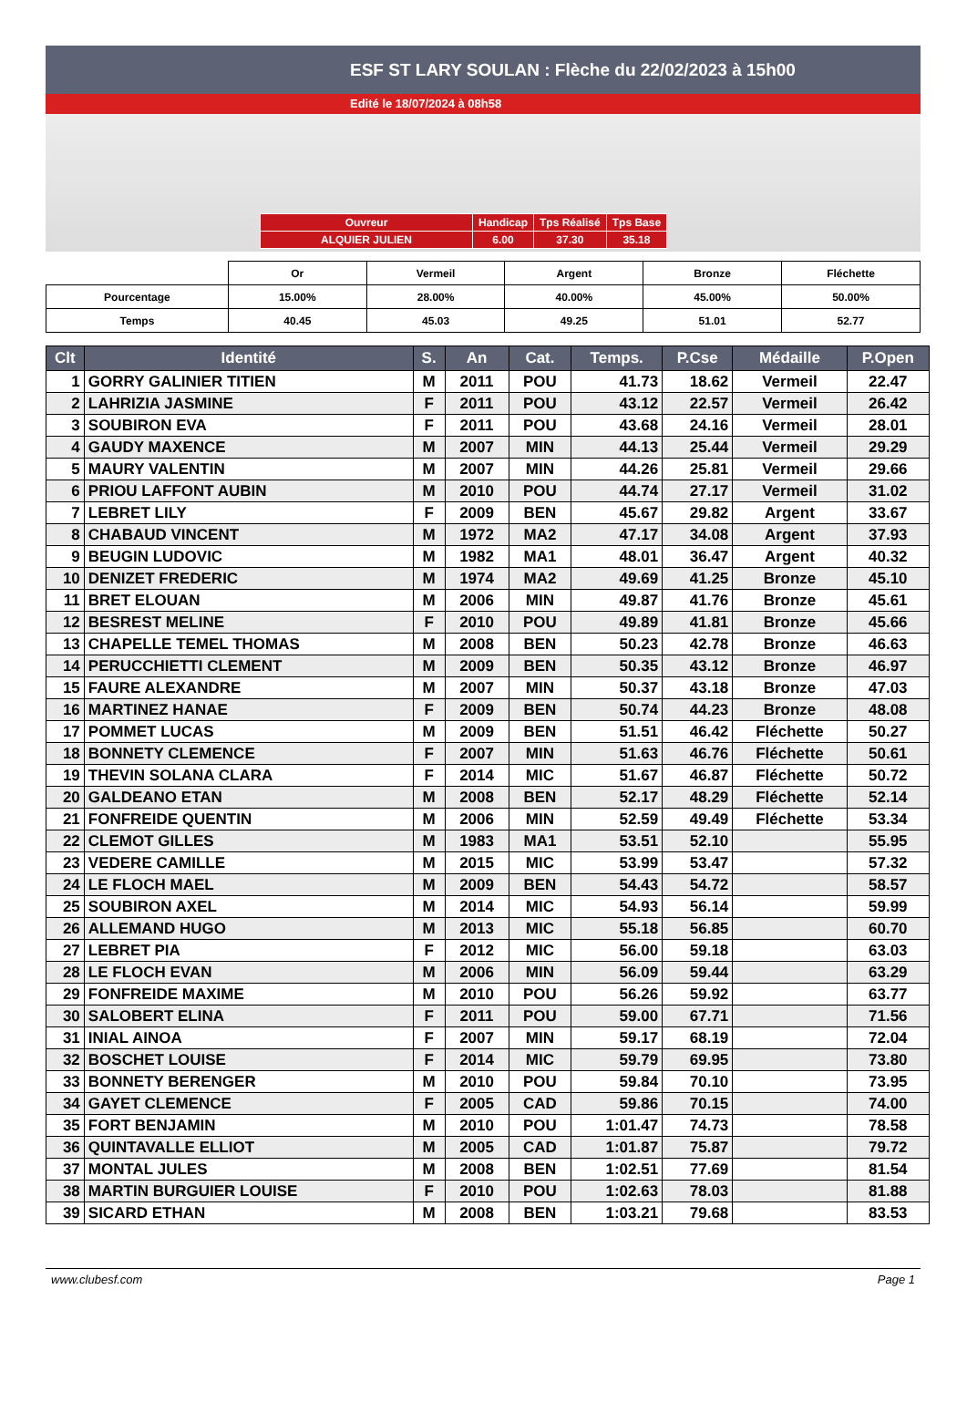ESF ST LARY SOULAN : Flèche du 22/02/2023 à 15h00
Edité le 18/07/2024 à 08h58
| Ouvreur | Handicap | Tps Réalisé | Tps Base |
| ALQUIER JULIEN | 6.00 | 37.30 | 35.18 |
| | Or | Vermeil | Argent | Bronze | Fléchette |
| Pourcentage | 15.00% | 28.00% | 40.00% | 45.00% | 50.00% |
| Temps | 40.45 | 45.03 | 49.25 | 51.01 | 52.77 |
| Clt | Identité | S. | An | Cat. | Temps. | P.Cse | Médaille | P.Open |
| --- | --- | --- | --- | --- | --- | --- | --- | --- |
| 1 | GORRY GALINIER TITIEN | M | 2011 | POU | 41.73 | 18.62 | Vermeil | 22.47 |
| 2 | LAHRIZIA JASMINE | F | 2011 | POU | 43.12 | 22.57 | Vermeil | 26.42 |
| 3 | SOUBIRON EVA | F | 2011 | POU | 43.68 | 24.16 | Vermeil | 28.01 |
| 4 | GAUDY MAXENCE | M | 2007 | MIN | 44.13 | 25.44 | Vermeil | 29.29 |
| 5 | MAURY VALENTIN | M | 2007 | MIN | 44.26 | 25.81 | Vermeil | 29.66 |
| 6 | PRIOU LAFFONT AUBIN | M | 2010 | POU | 44.74 | 27.17 | Vermeil | 31.02 |
| 7 | LEBRET LILY | F | 2009 | BEN | 45.67 | 29.82 | Argent | 33.67 |
| 8 | CHABAUD VINCENT | M | 1972 | MA2 | 47.17 | 34.08 | Argent | 37.93 |
| 9 | BEUGIN LUDOVIC | M | 1982 | MA1 | 48.01 | 36.47 | Argent | 40.32 |
| 10 | DENIZET FREDERIC | M | 1974 | MA2 | 49.69 | 41.25 | Bronze | 45.10 |
| 11 | BRET ELOUAN | M | 2006 | MIN | 49.87 | 41.76 | Bronze | 45.61 |
| 12 | BESREST MELINE | F | 2010 | POU | 49.89 | 41.81 | Bronze | 45.66 |
| 13 | CHAPELLE TEMEL THOMAS | M | 2008 | BEN | 50.23 | 42.78 | Bronze | 46.63 |
| 14 | PERUCCHIETTI CLEMENT | M | 2009 | BEN | 50.35 | 43.12 | Bronze | 46.97 |
| 15 | FAURE ALEXANDRE | M | 2007 | MIN | 50.37 | 43.18 | Bronze | 47.03 |
| 16 | MARTINEZ HANAE | F | 2009 | BEN | 50.74 | 44.23 | Bronze | 48.08 |
| 17 | POMMET LUCAS | M | 2009 | BEN | 51.51 | 46.42 | Fléchette | 50.27 |
| 18 | BONNETY CLEMENCE | F | 2007 | MIN | 51.63 | 46.76 | Fléchette | 50.61 |
| 19 | THEVIN SOLANA CLARA | F | 2014 | MIC | 51.67 | 46.87 | Fléchette | 50.72 |
| 20 | GALDEANO ETAN | M | 2008 | BEN | 52.17 | 48.29 | Fléchette | 52.14 |
| 21 | FONFREIDE QUENTIN | M | 2006 | MIN | 52.59 | 49.49 | Fléchette | 53.34 |
| 22 | CLEMOT GILLES | M | 1983 | MA1 | 53.51 | 52.10 | | 55.95 |
| 23 | VEDERE CAMILLE | M | 2015 | MIC | 53.99 | 53.47 | | 57.32 |
| 24 | LE FLOCH MAEL | M | 2009 | BEN | 54.43 | 54.72 | | 58.57 |
| 25 | SOUBIRON AXEL | M | 2014 | MIC | 54.93 | 56.14 | | 59.99 |
| 26 | ALLEMAND HUGO | M | 2013 | MIC | 55.18 | 56.85 | | 60.70 |
| 27 | LEBRET PIA | F | 2012 | MIC | 56.00 | 59.18 | | 63.03 |
| 28 | LE FLOCH EVAN | M | 2006 | MIN | 56.09 | 59.44 | | 63.29 |
| 29 | FONFREIDE MAXIME | M | 2010 | POU | 56.26 | 59.92 | | 63.77 |
| 30 | SALOBERT ELINA | F | 2011 | POU | 59.00 | 67.71 | | 71.56 |
| 31 | INIAL AINOA | F | 2007 | MIN | 59.17 | 68.19 | | 72.04 |
| 32 | BOSCHET LOUISE | F | 2014 | MIC | 59.79 | 69.95 | | 73.80 |
| 33 | BONNETY BERENGER | M | 2010 | POU | 59.84 | 70.10 | | 73.95 |
| 34 | GAYET CLEMENCE | F | 2005 | CAD | 59.86 | 70.15 | | 74.00 |
| 35 | FORT BENJAMIN | M | 2010 | POU | 1:01.47 | 74.73 | | 78.58 |
| 36 | QUINTAVALLE ELLIOT | M | 2005 | CAD | 1:01.87 | 75.87 | | 79.72 |
| 37 | MONTAL JULES | M | 2008 | BEN | 1:02.51 | 77.69 | | 81.54 |
| 38 | MARTIN BURGUIER LOUISE | F | 2010 | POU | 1:02.63 | 78.03 | | 81.88 |
| 39 | SICARD ETHAN | M | 2008 | BEN | 1:03.21 | 79.68 | | 83.53 |
www.clubesf.com Page 1